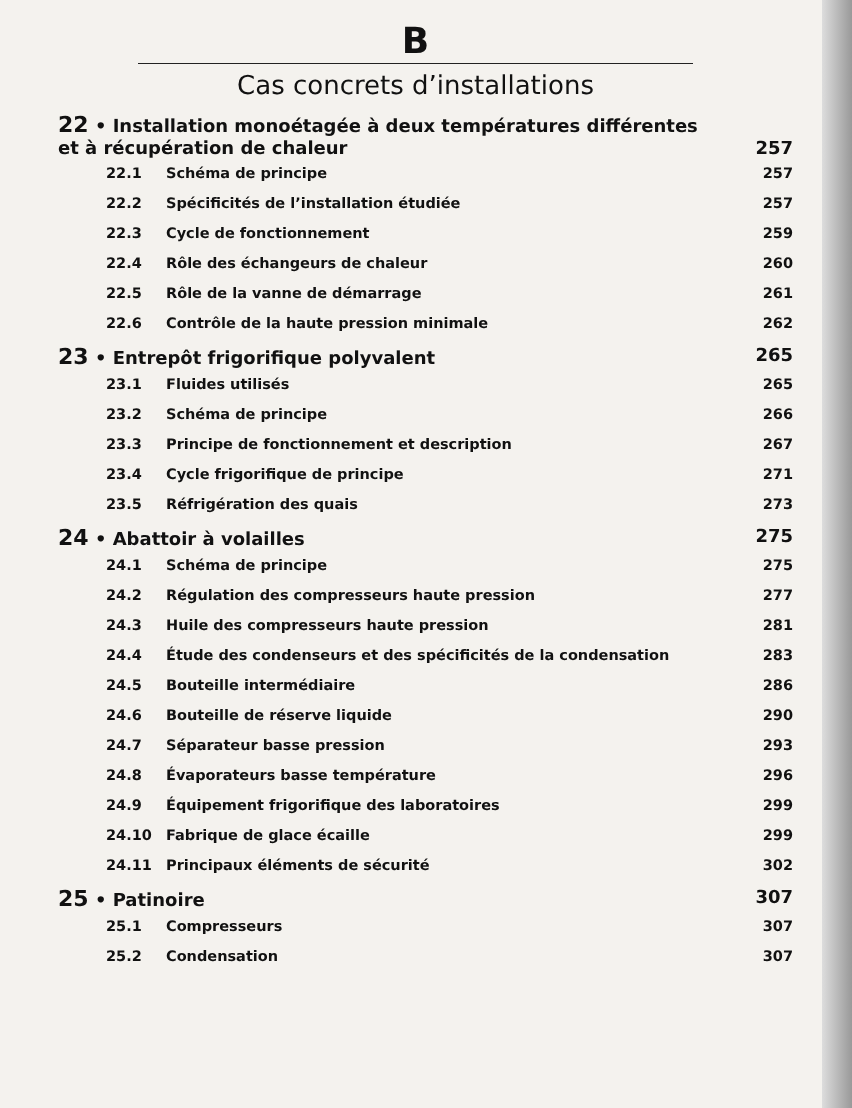B
Cas concrets d’installations
22 • Installation monoétagée à deux températures différentes
et à récupération de chaleur 257
22.1 Schéma de principe 257
22.2 Spécificités de l’installation étudiée 257
22.3 Cycle de fonctionnement 259
22.4 Rôle des échangeurs de chaleur 260
22.5 Rôle de la vanne de démarrage 261
22.6 Contrôle de la haute pression minimale 262
23 • Entrepôt frigorifique polyvalent 265
23.1 Fluides utilisés 265
23.2 Schéma de principe 266
23.3 Principe de fonctionnement et description 267
23.4 Cycle frigorifique de principe 271
23.5 Réfrigération des quais 273
24 • Abattoir à volailles 275
24.1 Schéma de principe 275
24.2 Régulation des compresseurs haute pression 277
24.3 Huile des compresseurs haute pression 281
24.4 Étude des condenseurs et des spécificités de la condensation 283
24.5 Bouteille intermédiaire 286
24.6 Bouteille de réserve liquide 290
24.7 Séparateur basse pression 293
24.8 Évaporateurs basse température 296
24.9 Équipement frigorifique des laboratoires 299
24.10 Fabrique de glace écaille 299
24.11 Principaux éléments de sécurité 302
25 • Patinoire 307
25.1 Compresseurs 307
25.2 Condensation 307